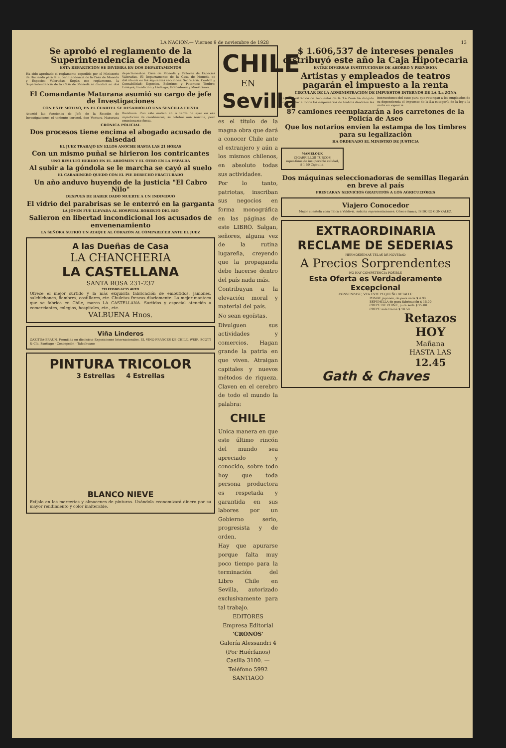LA NACION.— Viernes 9 de noviembre de 1928 13
Se aprobó el reglamento de la Superintendencia de Moneda
ESTA REPARTICION SE DIVIDIRA EN DOS DEPARTAMENTOS
Ha sido aprobado el reglamento expedido por el Ministerio de Hacienda para la Superintendencia de la Casa de Moneda y Especies Valoradas. Según ese reglamento, la Superintendencia de la Casa de Moneda se dividirá en dos departamentos: Casa de Moneda y Talleres de Especies Valoradas. El Departamento de la Casa de Moneda se distribuirá en las siguientes secciones: Secretaría, Control y Contabilidad; Especies, Boletines y Patentes; Timbre; Ensayes; Fundición y Fielazgo; Grabadores y Maestranza.
El Comandante Maturana asumió su cargo de jefe de Investigaciones
CON ESTE MOTIVO, EN EL CUARTEL SE DESARROLLO UNA SENCILLA FIESTA
Asumió las funciones de Jefe de la Sección de Investigaciones el teniente coronel, don Ventura Maturana Barahona. Con este motivo en la tarde de ayer en esa repartición de carabineros, se celebró una sencilla, pero emocionante fiesta.
CRONICA POLICIAL
Dos procesos tiene encima el abogado acusado de falsedad
EL JUEZ TRABAJO EN ELLOS ANOCHE HASTA LAS 21 HORAS
Con un mismo puñal se hirieron los contricantes
UNO RESULTO HERIDO EN EL ABDOMEN Y EL OTRO EN LA ESPALDA
Al subir a la góndola se le marcha se cayó al suelo
EL CARABINERO QUEDO CON EL PIE DERECHO FRACTURADO
Un año anduvo huyendo de la justicia "El Cabro Nilo"
DESPUES DE HABER DADO MUERTE A UN INDIVIDUO
El vidrio del parabrisas se le enterró en la garganta
LA JOVEN FUE LLEVADA AL HOSPITAL ROBERTO DEL RIO
Salieron en libertad incondicional los acusados de envenenamiento
LA SEÑORA SUFRIO UN ATAQUE AL CORAZON AL COMPARECER ANTE EL JUEZ
A las Dueñas de Casa
LA CHANCHERIA
LA CASTELLANA
SANTA ROSA 231-237
TELEFONO 6235 AUTO
Ofrece el mejor surtido y la más exquisita fabricación de embutidos, jamones, salchichones, fiambres, costillares, etc. Chuletas frescas diariamente. La mejor manteca que se fabrica en Chile, marca LA CASTELLANA. Surtidos y especial atención a comerciantes, colegios, hospitales, etc., etc.
VALBUENA Hnos.
Viña Linderos
GAZITUA-BRAUN. Premiada en diecisiete Exposiciones Internacionales. EL VINO FRANCES DE CHILE. WEIR, SCOTT & Cía. Santiago - Concepción - Talcahuano
PINTURA TRICOLOR
3 Estrellas 4 Estrellas
BLANCO NIEVE
Exíjala en las mercerías y almacenes de pinturas. Usándola economizará dinero por su mayor rendimiento y color inalterable.
CHILE
EN
Sevilla
es el título de la magna obra que dará a conocer Chile ante el extranjero y aún a los mismos chilenos, en absoluto todas sus actividades.
Por lo tanto, patriotas, inscriban sus negocios en forma monográfica en las páginas de este LIBRO. Salgan, señores, alguna vez de la rutina lugareña, creyendo que la propaganda debe hacerse dentro del país nada más.
Contribuyan a la elevación moral y material del país.
No sean egoístas.
Divulguen sus actividades y comercios. Hagan grande la patria en que viven. Atraigan capitales y nuevos métodos de riqueza. Claven en el cerebro de todo el mundo la palabra:
CHILE
Unica manera en que este último rincón del mundo sea apreciado y conocido, sobre todo hoy que toda persona productora es respetada y garantida en sus labores por un Gobierno serio, progresista y de orden.
Hay que apurarse porque falta muy poco tiempo para la terminación del Libro Chile en Sevilla, autorizado exclusivamente para tal trabajo.
EDITORES
Empresa Editorial
'CRONOS'
Galería Alessandri 4 (Por Huérfanos)
Casilla 3100. — Teléfono 5992
SANTIAGO
$ 1.606,537 de intereses penales distribuyó este año la Caja Hipotecaria
ENTRE DIVERSAS INSTITUCIONES DE AHORRO Y PREVISION
Artistas y empleados de teatros pagarán el impuesto a la renta
CIRCULAR DE LA ADMINISTRACION DE IMPUESTOS INTERNOS DE LA 3.a ZONA
La Administración de Impuestos de la 3.a Zona ha dirigido una circular a todos los empresarios de teatros dándoles las instrucciones del caso para que retengan a los empleados de su dependencia el impuesto de la 5.a categoría de la ley a la renta en vigencia.
87 camiones reemplazarán a los carretones de la Policía de Aseo
Que los notarios envíen la estampa de los timbres para su legalización
HA ORDENADO EL MINISTRO DE JUSTICIA
MAMELOUK
CIGARRILLOS TURCOS
super-finos de insuperable calidad,
$ 1 50 Cajetilla.
Dos máquinas seleccionadoras de semillas llegarán en breve al país
PRESTARAN SERVICIOS GRATUITOS A LOS AGRICULTORES
Viajero Conocedor
Mejor clientela zona Talca a Valdivia, solicita representaciones. Ofrece fianza, ISIDORO GONZALEZ.
EXTRAORDINARIA
RECLAME DE SEDERIAS
HERMOSISIMAS TELAS DE NOVEDAD
A Precios Sorprendentes
NO HAY COMPETENCIA POSIBLE
Esta Oferta es Verdaderamente Excepcional
CONVENZASE, VEA ESTE PEQUEÑO DETALLE
PONGE japonés, de pura seda $ 4.90
ESPUMILLA de pura fabricación $ 15.00
CREPE DE CHINE, pura seda $ 25.00
CREPE sole tramé $ 10.50
Retazos HOY
Mañana
HASTA LAS
12.45
Gath & Chaves